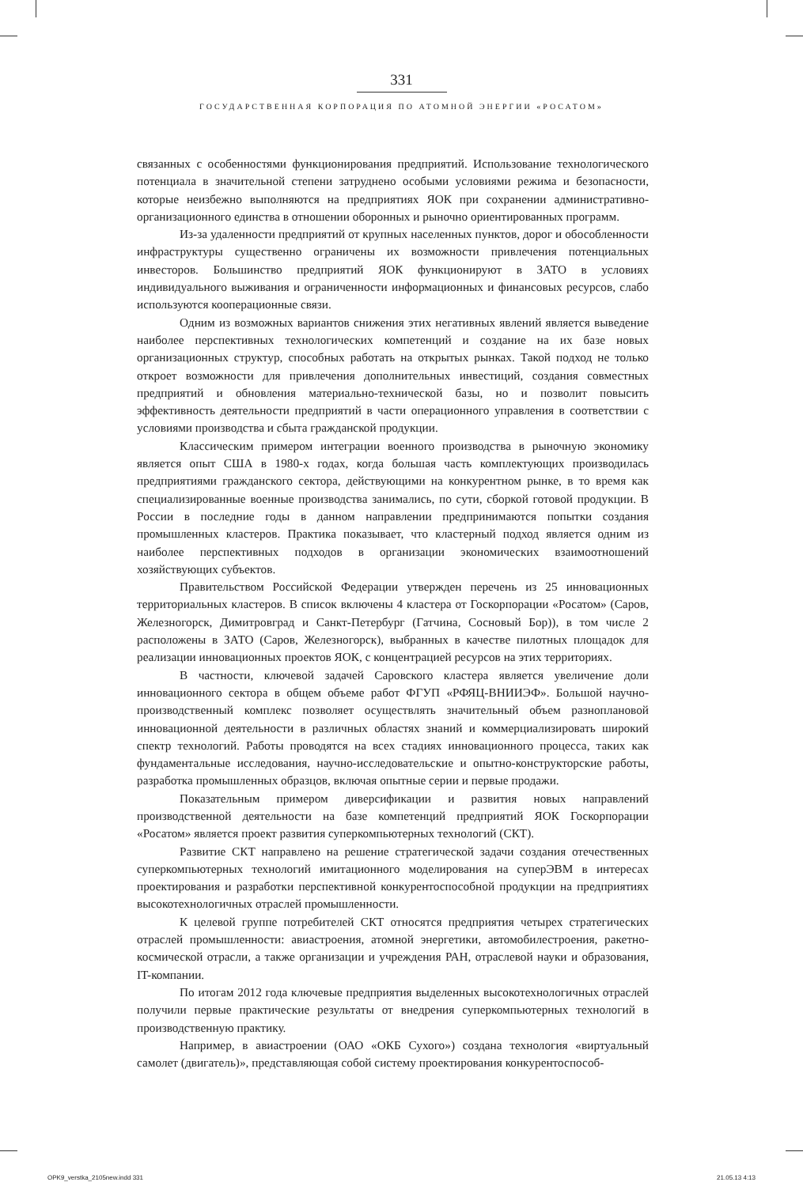331
ГОСУДАРСТВЕННАЯ КОРПОРАЦИЯ ПО АТОМНОЙ ЭНЕРГИИ «РОСАТОМ»
связанных с особенностями функционирования предприятий. Использование технологического потенциала в значительной степени затруднено особыми условиями режима и безопасности, которые неизбежно выполняются на предприятиях ЯОК при сохранении административно-организационного единства в отношении оборонных и рыночно ориентированных программ.
Из-за удаленности предприятий от крупных населенных пунктов, дорог и обособленности инфраструктуры существенно ограничены их возможности привлечения потенциальных инвесторов. Большинство предприятий ЯОК функционируют в ЗАТО в условиях индивидуального выживания и ограниченности информационных и финансовых ресурсов, слабо используются кооперационные связи.
Одним из возможных вариантов снижения этих негативных явлений является выведение наиболее перспективных технологических компетенций и создание на их базе новых организационных структур, способных работать на открытых рынках. Такой подход не только откроет возможности для привлечения дополнительных инвестиций, создания совместных предприятий и обновления материально-технической базы, но и позволит повысить эффективность деятельности предприятий в части операционного управления в соответствии с условиями производства и сбыта гражданской продукции.
Классическим примером интеграции военного производства в рыночную экономику является опыт США в 1980-х годах, когда большая часть комплектующих производилась предприятиями гражданского сектора, действующими на конкурентном рынке, в то время как специализированные военные производства занимались, по сути, сборкой готовой продукции. В России в последние годы в данном направлении предпринимаются попытки создания промышленных кластеров. Практика показывает, что кластерный подход является одним из наиболее перспективных подходов в организации экономических взаимоотношений хозяйствующих субъектов.
Правительством Российской Федерации утвержден перечень из 25 инновационных территориальных кластеров. В список включены 4 кластера от Госкорпорации «Росатом» (Саров, Железногорск, Димитровград и Санкт-Петербург (Гатчина, Сосновый Бор)), в том числе 2 расположены в ЗАТО (Саров, Железногорск), выбранных в качестве пилотных площадок для реализации инновационных проектов ЯОК, с концентрацией ресурсов на этих территориях.
В частности, ключевой задачей Саровского кластера является увеличение доли инновационного сектора в общем объеме работ ФГУП «РФЯЦ-ВНИИЭФ». Большой научно-производственный комплекс позволяет осуществлять значительный объем разноплановой инновационной деятельности в различных областях знаний и коммерциализировать широкий спектр технологий. Работы проводятся на всех стадиях инновационного процесса, таких как фундаментальные исследования, научно-исследовательские и опытно-конструкторские работы, разработка промышленных образцов, включая опытные серии и первые продажи.
Показательным примером диверсификации и развития новых направлений производственной деятельности на базе компетенций предприятий ЯОК Госкорпорации «Росатом» является проект развития суперкомпьютерных технологий (СКТ).
Развитие СКТ направлено на решение стратегической задачи создания отечественных суперкомпьютерных технологий имитационного моделирования на суперЭВМ в интересах проектирования и разработки перспективной конкурентоспособной продукции на предприятиях высокотехнологичных отраслей промышленности.
К целевой группе потребителей СКТ относятся предприятия четырех стратегических отраслей промышленности: авиастроения, атомной энергетики, автомобилестроения, ракетно-космической отрасли, а также организации и учреждения РАН, отраслевой науки и образования, IT-компании.
По итогам 2012 года ключевые предприятия выделенных высокотехнологичных отраслей получили первые практические результаты от внедрения суперкомпьютерных технологий в производственную практику.
Например, в авиастроении (ОАО «ОКБ Сухого») создана технология «виртуальный самолет (двигатель)», представляющая собой систему проектирования конкурентоспособ-
OPK9_verstka_2105new.indd 331 21.05.13 4:13